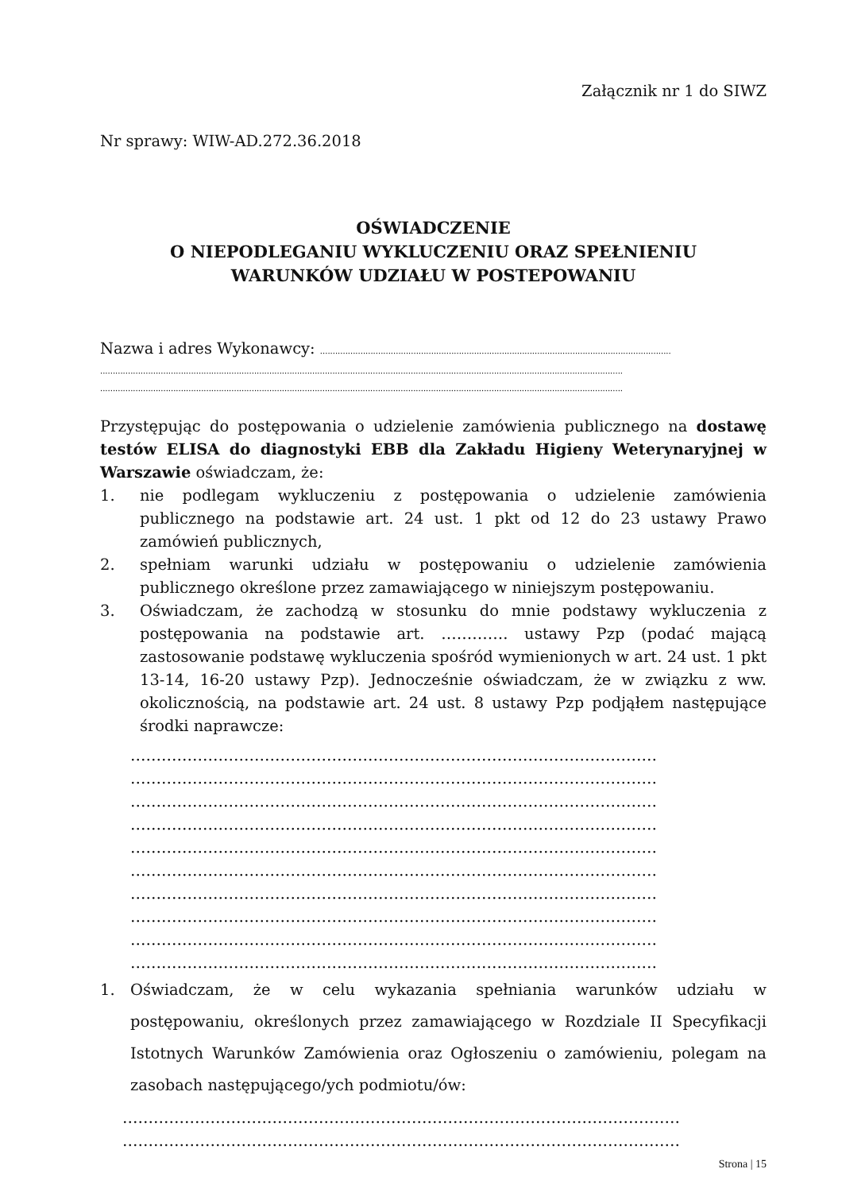Załącznik nr 1 do SIWZ
Nr sprawy: WIW-AD.272.36.2018
OŚWIADCZENIE
O NIEPODLEGANIU WYKLUCZENIU ORAZ SPEŁNIENIU
WARUNKÓW UDZIAŁU W POSTEPOWANIU
Nazwa i adres Wykonawcy: ...........................................................................................................................................
...............................................................................................................................................................................................................
...............................................................................................................................................................................................................
Przystępując do postępowania o udzielenie zamówienia publicznego na dostawę testów ELISA do diagnostyki EBB dla Zakładu Higieny Weterynaryjnej w Warszawie oświadczam, że:
1. nie podlegam wykluczeniu z postępowania o udzielenie zamówienia publicznego na podstawie art. 24 ust. 1 pkt od 12 do 23 ustawy Prawo zamówień publicznych,
2. spełniam warunki udziału w postępowaniu o udzielenie zamówienia publicznego określone przez zamawiającego w niniejszym postępowaniu.
3. Oświadczam, że zachodzą w stosunku do mnie podstawy wykluczenia z postępowania na podstawie art. …………. ustawy Pzp (podać mającą zastosowanie podstawę wykluczenia spośród wymienionych w art. 24 ust. 1 pkt 13-14, 16-20 ustawy Pzp). Jednocześnie oświadczam, że w związku z ww. okolicznością, na podstawie art. 24 ust. 8 ustawy Pzp podjąłem następujące środki naprawcze:
…………………………………………………………………………………………
…………………………………………………………………………………………
…………………………………………………………………………………………
…………………………………………………………………………………………
…………………………………………………………………………………………
…………………………………………………………………………………………
…………………………………………………………………………………………
…………………………………………………………………………………………
…………………………………………………………………………………………
…………………………………………………………………………………………
1. Oświadczam, że w celu wykazania spełniania warunków udziału w postępowaniu, określonych przez zamawiającego w Rozdziale II Specyfikacji Istotnych Warunków Zamówienia oraz Ogłoszeniu o zamówieniu, polegam na zasobach następującego/ych podmiotu/ów:
………………………………………………………………………………………………
………………………………………………………………………………………………
Strona | 15